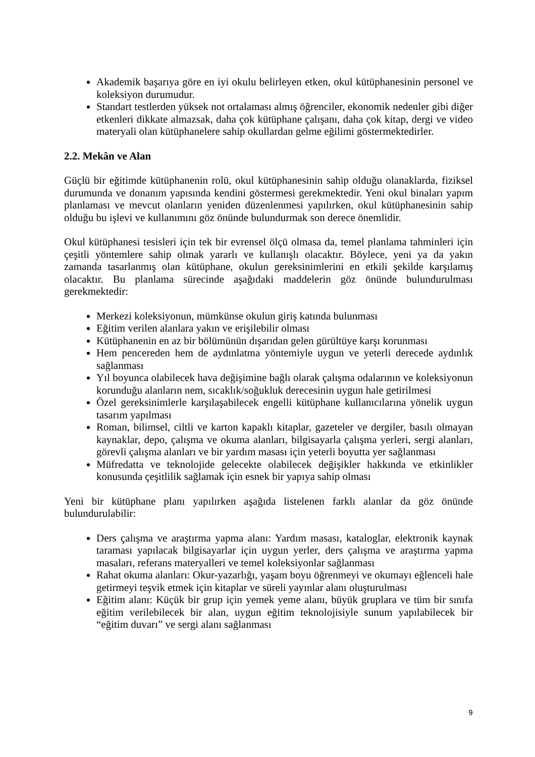Akademik başarıya göre en iyi okulu belirleyen etken, okul kütüphanesinin personel ve koleksiyon durumudur.
Standart testlerden yüksek not ortalaması almış öğrenciler, ekonomik nedenler gibi diğer etkenleri dikkate almazsak, daha çok kütüphane çalışanı, daha çok kitap, dergi ve video materyali olan kütüphanelere sahip okullardan gelme eğilimi göstermektedirler.
2.2. Mekân ve Alan
Güçlü bir eğitimde kütüphanenin rolü, okul kütüphanesinin sahip olduğu olanaklarda, fiziksel durumunda ve donanım yapısında kendini göstermesi gerekmektedir. Yeni okul binaları yapım planlaması ve mevcut olanların yeniden düzenlenmesi yapılırken, okul kütüphanesinin sahip olduğu bu işlevi ve kullanımını göz önünde bulundurmak son derece önemlidir.
Okul kütüphanesi tesisleri için tek bir evrensel ölçü olmasa da, temel planlama tahminleri için çeşitli yöntemlere sahip olmak yararlı ve kullanışlı olacaktır. Böylece, yeni ya da yakın zamanda tasarlanmış olan kütüphane, okulun gereksinimlerini en etkili şekilde karşılamış olacaktır. Bu planlama sürecinde aşağıdaki maddelerin göz önünde bulundurulması gerekmektedir:
Merkezi koleksiyonun, mümkünse okulun giriş katında bulunması
Eğitim verilen alanlara yakın ve erişilebilir olması
Kütüphanenin en az bir bölümünün dışarıdan gelen gürültüye karşı korunması
Hem pencereden hem de aydınlatma yöntemiyle uygun ve yeterli derecede aydınlık sağlanması
Yıl boyunca olabilecek hava değişimine bağlı olarak çalışma odalarının ve koleksiyonun korunduğu alanların nem, sıcaklık/soğukluk derecesinin uygun hale getirilmesi
Özel gereksinimlerle karşılaşabilecek engelli kütüphane kullanıcılarına yönelik uygun tasarım yapılması
Roman, bilimsel, ciltli ve karton kapaklı kitaplar, gazeteler ve dergiler, basılı olmayan kaynaklar, depo, çalışma ve okuma alanları, bilgisayarla çalışma yerleri, sergi alanları, görevli çalışma alanları ve bir yardım masası için yeterli boyutta yer sağlanması
Müfredatta ve teknolojide gelecekte olabilecek değişikler hakkında ve etkinlikler konusunda çeşitlilik sağlamak için esnek bir yapıya sahip olması
Yeni bir kütüphane planı yapılırken aşağıda listelenen farklı alanlar da göz önünde bulundurulabilir:
Ders çalışma ve araştırma yapma alanı: Yardım masası, kataloglar, elektronik kaynak taraması yapılacak bilgisayarlar için uygun yerler, ders çalışma ve araştırma yapma masaları, referans materyalleri ve temel koleksiyonlar sağlanması
Rahat okuma alanları: Okur-yazarlığı, yaşam boyu öğrenmeyi ve okumayı eğlenceli hale getirmeyi teşvik etmek için kitaplar ve süreli yayınlar alanı oluşturulması
Eğitim alanı: Küçük bir grup için yemek yeme alanı, büyük gruplara ve tüm bir sınıfa eğitim verilebilecek bir alan, uygun eğitim teknolojisiyle sunum yapılabilecek bir “eğitim duvarı” ve sergi alanı sağlanması
9